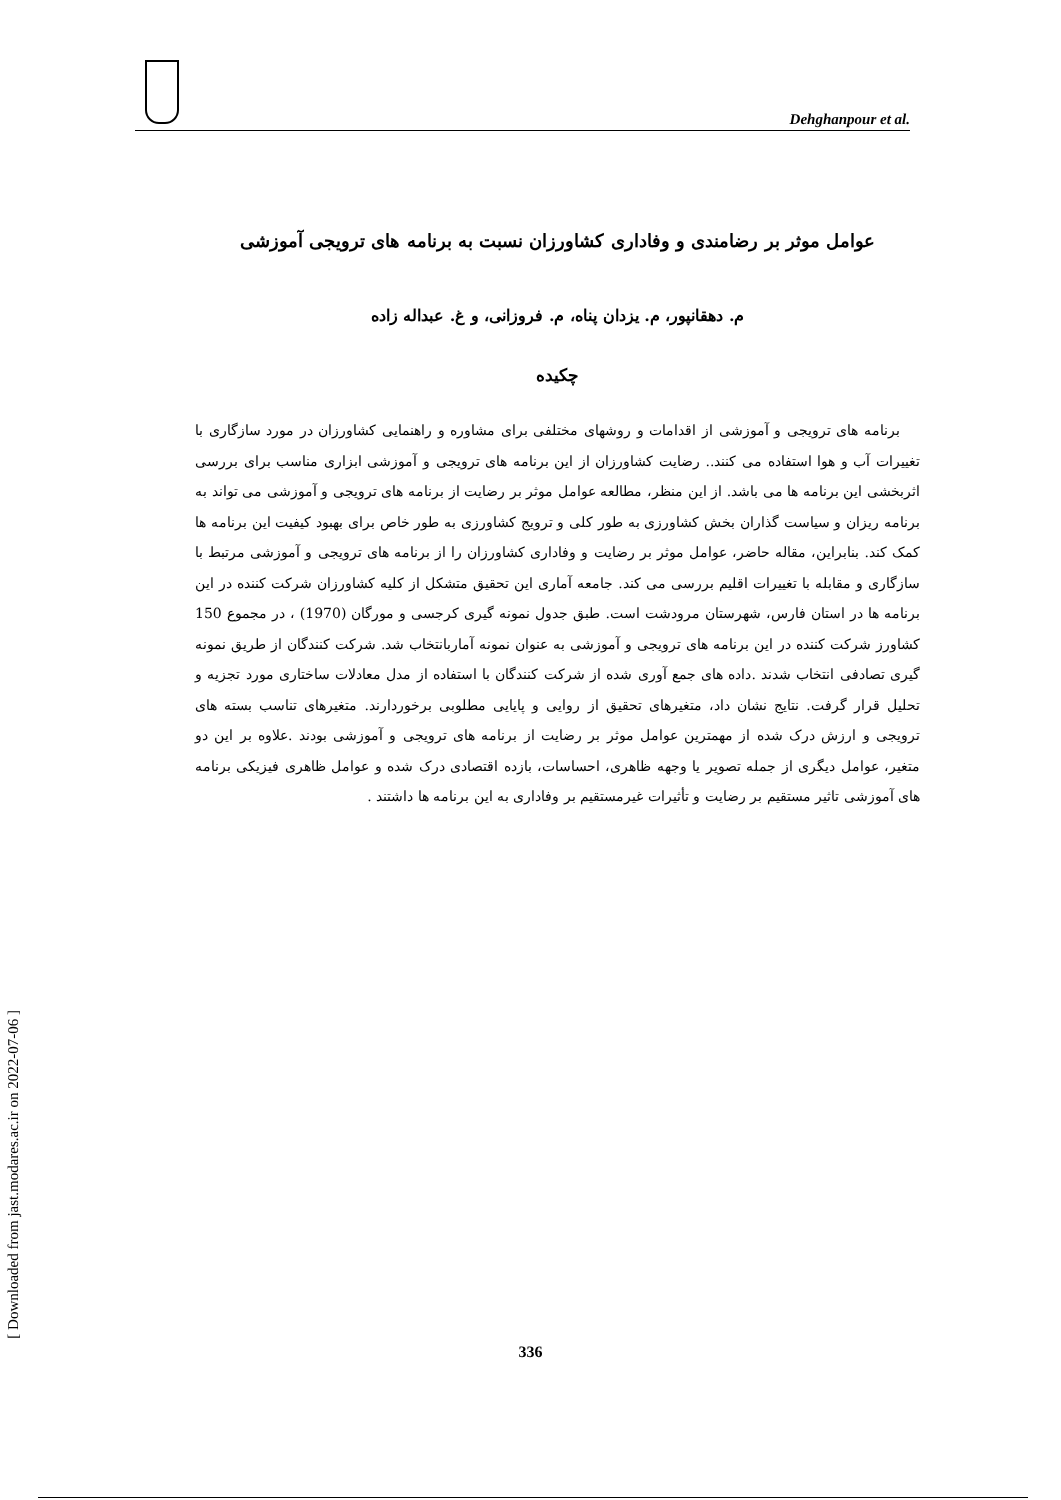Dehghanpour et al.
عوامل موثر بر رضامندی و وفاداری کشاورزان نسبت به برنامه های ترویجی آموزشی
م. دهقانپور، م. یزدان پناه، م. فروزانی، و غ. عبداله زاده
چکیده
برنامه های ترویجی و آموزشی از اقدامات و روشهای مختلفی برای مشاوره و راهنمایی کشاورزان در مورد سازگاری با تغییرات آب و هوا استفاده می کنند.. رضایت کشاورزان از این برنامه های ترویجی و آموزشی ابزاری مناسب برای بررسی اثربخشی این برنامه ها می باشد. از این منظر، مطالعه عوامل موثر بر رضایت از برنامه های ترویجی و آموزشی می تواند به برنامه ریزان و سیاست گذاران بخش کشاورزی به طور کلی و ترویج کشاورزی به طور خاص برای بهبود کیفیت این برنامه ها کمک کند. بنابراین، مقاله حاضر، عوامل موثر بر رضایت و وفاداری کشاورزان را از برنامه های ترویجی و آموزشی مرتبط با سازگاری و مقابله با تغییرات اقلیم بررسی می کند. جامعه آماری این تحقیق متشکل از کلیه کشاورزان شرکت کننده در این برنامه ها در استان فارس، شهرستان مرودشت است. طبق جدول نمونه گیری کرجسی و مورگان (1970) ، در مجموع 150 کشاورز شرکت کننده در این برنامه های ترویجی و آموزشی به عنوان نمونه آماربانتخاب شد. شرکت کنندگان از طریق نمونه گیری تصادفی انتخاب شدند .داده های جمع آوری شده از شرکت کنندگان با استفاده از مدل معادلات ساختاری مورد تجزیه و تحلیل قرار گرفت. نتایج نشان داد، متغیرهای تحقیق از روایی و پایایی مطلوبی برخوردارند. متغیرهای تناسب بسته های ترویجی و ارزش درک شده از مهمترین عوامل موثر بر رضایت از برنامه های ترویجی و آموزشی بودند .علاوه بر این دو متغیر، عوامل دیگری از جمله تصویر یا وجهه ظاهری، احساسات، بازده اقتصادی درک شده و عوامل ظاهری فیزیکی برنامه های آموزشی تاثیر مستقیم بر رضایت و تأثیرات غیرمستقیم بر وفاداری به این برنامه ها داشتند .
[ Downloaded from jast.modares.ac.ir on 2022-07-06 ]
336